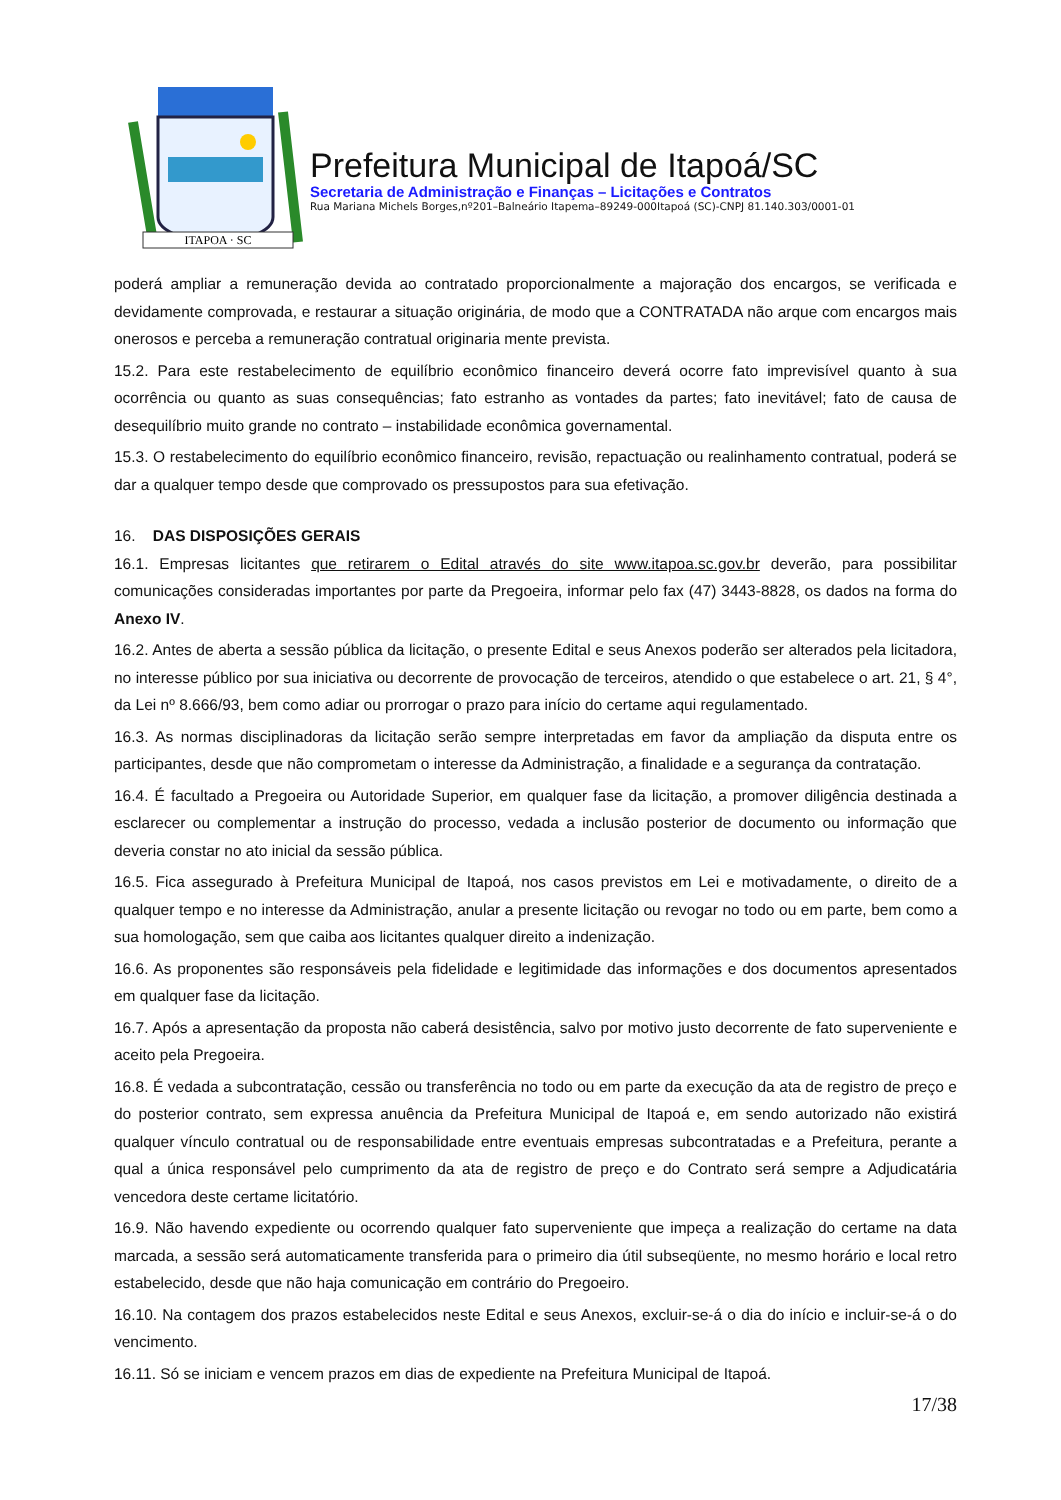ITAPOA · SC
Prefeitura Municipal de Itapoá/SC
Secretaria de Administração e Finanças – Licitações e Contratos
Rua Mariana Michels Borges,nº201–Balneário Itapema–89249-000Itapoá (SC)-CNPJ 81.140.303/0001-01
poderá ampliar a remuneração devida ao contratado proporcionalmente a majoração dos encargos, se verificada e devidamente comprovada, e restaurar a situação originária, de modo que a CONTRATADA não arque com encargos mais onerosos e perceba a remuneração contratual originaria mente prevista.
15.2. Para este restabelecimento de equilíbrio econômico financeiro deverá ocorre fato imprevisível quanto à sua ocorrência ou quanto as suas consequências; fato estranho as vontades da partes; fato inevitável; fato de causa de desequilíbrio muito grande no contrato – instabilidade econômica governamental.
15.3. O restabelecimento do equilíbrio econômico financeiro, revisão, repactuação ou realinhamento contratual, poderá se dar a qualquer tempo desde que comprovado os pressupostos para sua efetivação.
16. DAS DISPOSIÇÕES GERAIS
16.1. Empresas licitantes que retirarem o Edital através do site www.itapoa.sc.gov.br deverão, para possibilitar comunicações consideradas importantes por parte da Pregoeira, informar pelo fax (47) 3443-8828, os dados na forma do Anexo IV.
16.2. Antes de aberta a sessão pública da licitação, o presente Edital e seus Anexos poderão ser alterados pela licitadora, no interesse público por sua iniciativa ou decorrente de provocação de terceiros, atendido o que estabelece o art. 21, § 4°, da Lei nº 8.666/93, bem como adiar ou prorrogar o prazo para início do certame aqui regulamentado.
16.3. As normas disciplinadoras da licitação serão sempre interpretadas em favor da ampliação da disputa entre os participantes, desde que não comprometam o interesse da Administração, a finalidade e a segurança da contratação.
16.4. É facultado a Pregoeira ou Autoridade Superior, em qualquer fase da licitação, a promover diligência destinada a esclarecer ou complementar a instrução do processo, vedada a inclusão posterior de documento ou informação que deveria constar no ato inicial da sessão pública.
16.5. Fica assegurado à Prefeitura Municipal de Itapoá, nos casos previstos em Lei e motivadamente, o direito de a qualquer tempo e no interesse da Administração, anular a presente licitação ou revogar no todo ou em parte, bem como a sua homologação, sem que caiba aos licitantes qualquer direito a indenização.
16.6. As proponentes são responsáveis pela fidelidade e legitimidade das informações e dos documentos apresentados em qualquer fase da licitação.
16.7. Após a apresentação da proposta não caberá desistência, salvo por motivo justo decorrente de fato superveniente e aceito pela Pregoeira.
16.8. É vedada a subcontratação, cessão ou transferência no todo ou em parte da execução da ata de registro de preço e do posterior contrato, sem expressa anuência da Prefeitura Municipal de Itapoá e, em sendo autorizado não existirá qualquer vínculo contratual ou de responsabilidade entre eventuais empresas subcontratadas e a Prefeitura, perante a qual a única responsável pelo cumprimento da ata de registro de preço e do Contrato será sempre a Adjudicatária vencedora deste certame licitatório.
16.9. Não havendo expediente ou ocorrendo qualquer fato superveniente que impeça a realização do certame na data marcada, a sessão será automaticamente transferida para o primeiro dia útil subseqüente, no mesmo horário e local retro estabelecido, desde que não haja comunicação em contrário do Pregoeiro.
16.10. Na contagem dos prazos estabelecidos neste Edital e seus Anexos, excluir-se-á o dia do início e incluir-se-á o do vencimento.
16.11. Só se iniciam e vencem prazos em dias de expediente na Prefeitura Municipal de Itapoá.
17/38